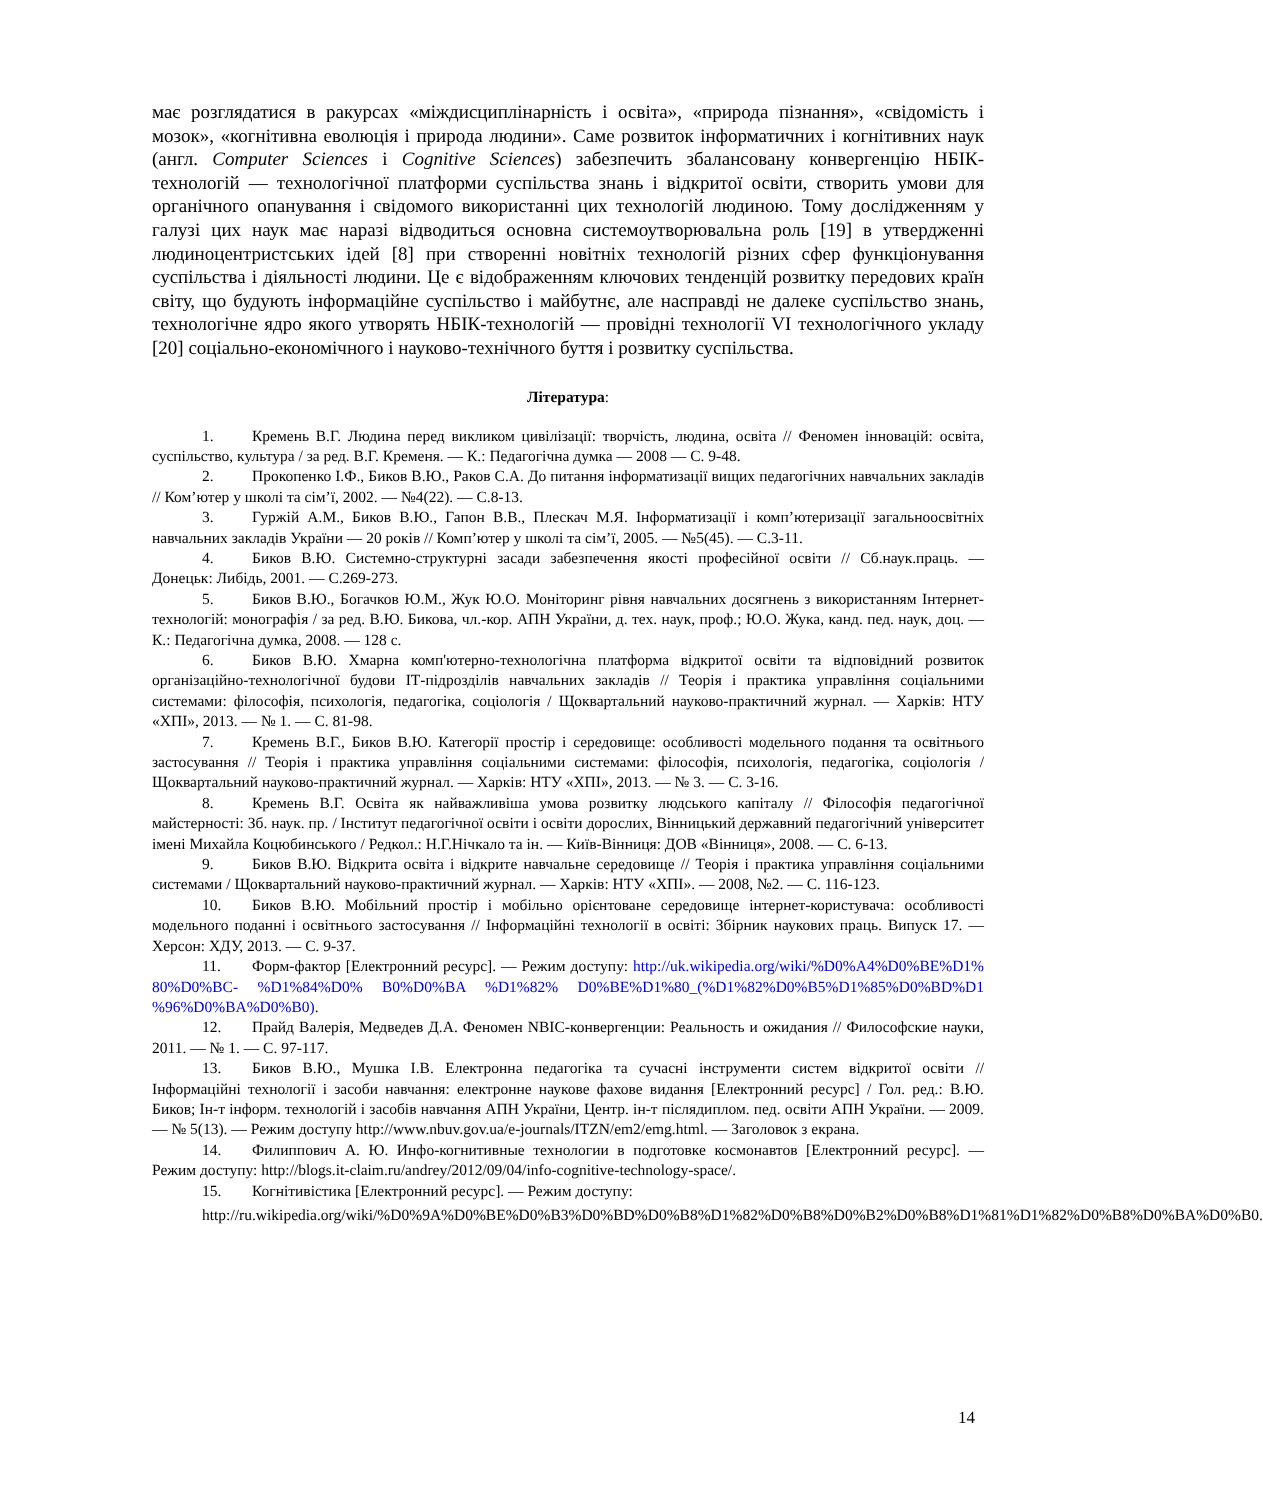має розглядатися в ракурсах «міждисциплінарність і освіта», «природа пізнання», «свідомість і мозок», «когнітивна еволюція і природа людини». Саме розвиток інформатичних і когнітивних наук (англ. Computer Sciences і Cognitive Sciences) забезпечить збалансовану конвергенцію НБІК-технологій — технологічної платформи суспільства знань і відкритої освіти, створить умови для органічного опанування і свідомого використанні цих технологій людиною. Тому дослідженням у галузі цих наук має наразі відводиться основна системоутворювальна роль [19] в утвердженні людиноцентристських ідей [8] при створенні новітніх технологій різних сфер функціонування суспільства і діяльності людини. Це є відображенням ключових тенденцій розвитку передових країн світу, що будують інформаційне суспільство і майбутнє, але насправді не далеке суспільство знань, технологічне ядро якого утворять НБІК-технологій — провідні технології VI технологічного укладу [20] соціально-економічного і науково-технічного буття і розвитку суспільства.
Література:
1. Кремень В.Г. Людина перед викликом цивілізації: творчість, людина, освіта // Феномен інновацій: освіта, суспільство, культура / за ред. В.Г. Кременя. — К.: Педагогічна думка — 2008 — С. 9-48.
2. Прокопенко І.Ф., Биков В.Ю., Раков С.А. До питання інформатизації вищих педагогічних навчальних закладів // Ком’ютер у школі та сім’ї, 2002. — №4(22). — С.8-13.
3. Гуржій А.М., Биков В.Ю., Гапон В.В., Плескач М.Я. Інформатизації і комп’ютеризації загальноосвітніх навчальних закладів України — 20 років // Комп’ютер у школі та сім’ї, 2005. — №5(45). — С.3-11.
4. Биков В.Ю. Системно-структурні засади забезпечення якості професійної освіти // Сб.наук.праць. — Донецьк: Либідь, 2001. — С.269-273.
5. Биков В.Ю., Богачков Ю.М., Жук Ю.О. Моніторинг рівня навчальних досягнень з використанням Інтернет-технологій: монографія / за ред. В.Ю. Бикова, чл.-кор. АПН України, д. тех. наук, проф.; Ю.О. Жука, канд. пед. наук, доц. — К.: Педагогічна думка, 2008. — 128 с.
6. Биков В.Ю. Хмарна комп'ютерно-технологічна платформа відкритої освіти та відповідний розвиток організаційно-технологічної будови ІТ-підрозділів навчальних закладів // Теорія і практика управління соціальними системами: філософія, психологія, педагогіка, соціологія / Щоквартальний науково-практичний журнал. — Харків: НТУ «ХПІ», 2013. — № 1. — С. 81-98.
7. Кремень В.Г., Биков В.Ю. Категорії простір і середовище: особливості модельного подання та освітнього застосування // Теорія і практика управління соціальними системами: філософія, психологія, педагогіка, соціологія / Щоквартальний науково-практичний журнал. — Харків: НТУ «ХПІ», 2013. — № 3. — С. 3-16.
8. Кремень В.Г. Освіта як найважливіша умова розвитку людського капіталу // Філософія педагогічної майстерності: Зб. наук. пр. / Інститут педагогічної освіти і освіти дорослих, Вінницький державний педагогічний університет імені Михайла Коцюбинського / Редкол.: Н.Г.Нічкало та ін. — Київ-Вінниця: ДОВ «Вінниця», 2008. — С. 6-13.
9. Биков В.Ю. Відкрита освіта і відкрите навчальне середовище // Теорія і практика управління соціальними системами / Щоквартальний науково-практичний журнал. — Харків: НТУ «ХПІ». — 2008, №2. — С. 116-123.
10. Биков В.Ю. Мобільний простір і мобільно орієнтоване середовище інтернет-користувача: особливості модельного поданні і освітнього застосування // Інформаційні технології в освіті: Збірник наукових праць. Випуск 17. — Херсон: ХДУ, 2013. — С. 9-37.
11. Форм-фактор [Електронний ресурс]. — Режим доступу: http://uk.wikipedia.org/wiki/%D0%A4%D0%BE%D1% 80%D0%BC- %D1%84%D0% B0%D0%BA %D1%82% D0%BE%D1%80_(%D1%82%D0%B5%D1%85%D0%BD%D1 %96%D0%BA%D0%B0).
12. Прайд Валерія, Медведев Д.А. Феномен NBIC-конвергенции: Реальность и ожидания // Философские науки, 2011. — № 1. — С. 97-117.
13. Биков В.Ю., Мушка І.В. Електронна педагогіка та сучасні інструменти систем відкритої освіти // Інформаційні технології і засоби навчання: електронне наукове фахове видання [Електронний ресурс] / Гол. ред.: В.Ю. Биков; Ін-т інформ. технологій і засобів навчання АПН України, Центр. ін-т післядиплом. пед. освіти АПН України. — 2009. — № 5(13). — Режим доступу http://www.nbuv.gov.ua/e-journals/ITZN/em2/emg.html. — Заголовок з екрана.
14. Филиппович А. Ю. Инфо-когнитивные технологии в подготовке космонавтов [Електронний ресурс]. — Режим доступу: http://blogs.it-claim.ru/andrey/2012/09/04/info-cognitive-technology-space/.
15. Когнітивістика [Електронний ресурс]. — Режим доступу:
http://ru.wikipedia.org/wiki/%D0%9A%D0%BE%D0%B3%D0%BD%D0%B8%D1%82%D0%B8%D0%B2%D0%B8%D1%81%D1%82%D0%B8%D0%BA%D0%B0.
14